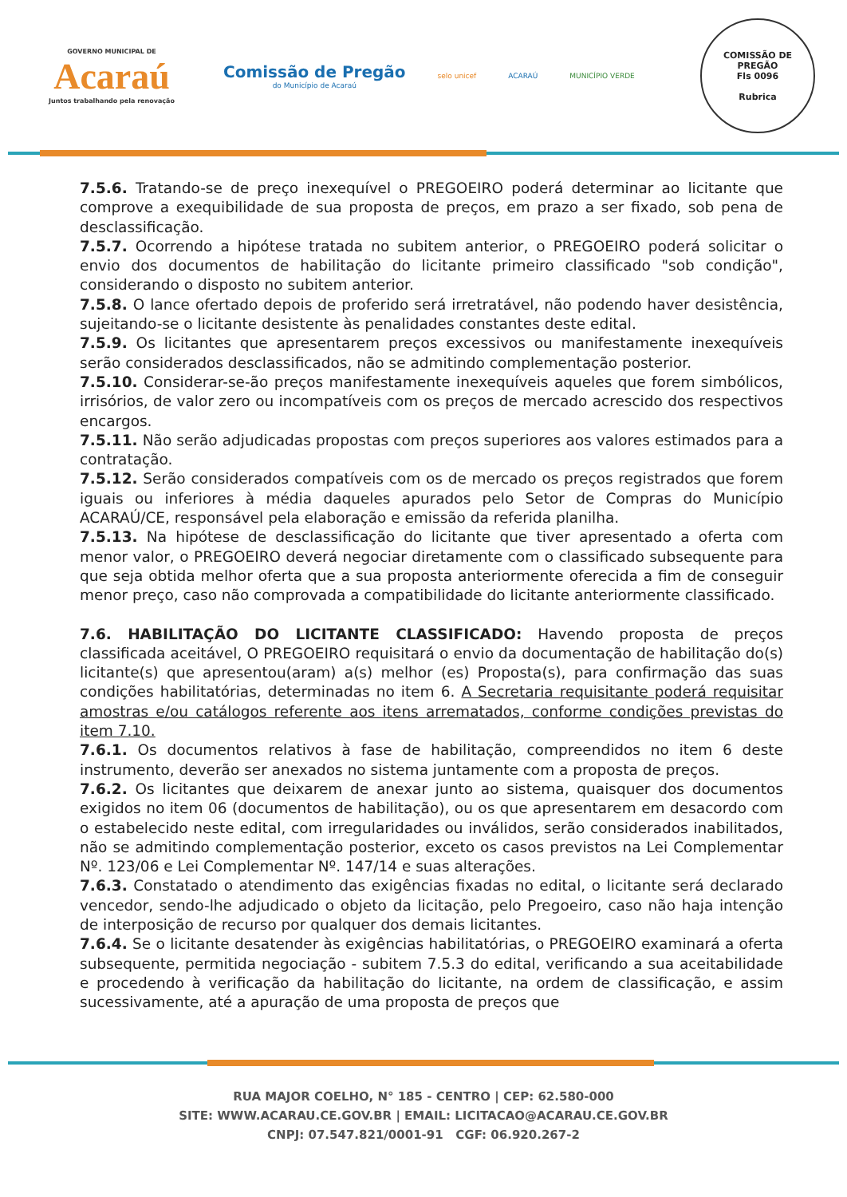GOVERNO MUNICIPAL DE
Acaraú
Juntos trabalhando pela renovação
Comissão de Pregão
do Município de Acaraú
selo unicef ACARAÚ MUNICÍPIO VERDE
COMISSÃO DE PREGÃO
Fls 0096
Rubrica
7.5.6. Tratando-se de preço inexequível o PREGOEIRO poderá determinar ao licitante que comprove a exequibilidade de sua proposta de preços, em prazo a ser fixado, sob pena de desclassificação.
7.5.7. Ocorrendo a hipótese tratada no subitem anterior, o PREGOEIRO poderá solicitar o envio dos documentos de habilitação do licitante primeiro classificado "sob condição", considerando o disposto no subitem anterior.
7.5.8. O lance ofertado depois de proferido será irretratável, não podendo haver desistência, sujeitando-se o licitante desistente às penalidades constantes deste edital.
7.5.9. Os licitantes que apresentarem preços excessivos ou manifestamente inexequíveis serão considerados desclassificados, não se admitindo complementação posterior.
7.5.10. Considerar-se-ão preços manifestamente inexequíveis aqueles que forem simbólicos, irrisórios, de valor zero ou incompatíveis com os preços de mercado acrescido dos respectivos encargos.
7.5.11. Não serão adjudicadas propostas com preços superiores aos valores estimados para a contratação.
7.5.12. Serão considerados compatíveis com os de mercado os preços registrados que forem iguais ou inferiores à média daqueles apurados pelo Setor de Compras do Município ACARAÚ/CE, responsável pela elaboração e emissão da referida planilha.
7.5.13. Na hipótese de desclassificação do licitante que tiver apresentado a oferta com menor valor, o PREGOEIRO deverá negociar diretamente com o classificado subsequente para que seja obtida melhor oferta que a sua proposta anteriormente oferecida a fim de conseguir menor preço, caso não comprovada a compatibilidade do licitante anteriormente classificado.
7.6. HABILITAÇÃO DO LICITANTE CLASSIFICADO: Havendo proposta de preços classificada aceitável, O PREGOEIRO requisitará o envio da documentação de habilitação do(s) licitante(s) que apresentou(aram) a(s) melhor (es) Proposta(s), para confirmação das suas condições habilitatórias, determinadas no item 6. A Secretaria requisitante poderá requisitar amostras e/ou catálogos referente aos itens arrematados, conforme condições previstas do item 7.10.
7.6.1. Os documentos relativos à fase de habilitação, compreendidos no item 6 deste instrumento, deverão ser anexados no sistema juntamente com a proposta de preços.
7.6.2. Os licitantes que deixarem de anexar junto ao sistema, quaisquer dos documentos exigidos no item 06 (documentos de habilitação), ou os que apresentarem em desacordo com o estabelecido neste edital, com irregularidades ou inválidos, serão considerados inabilitados, não se admitindo complementação posterior, exceto os casos previstos na Lei Complementar Nº. 123/06 e Lei Complementar Nº. 147/14 e suas alterações.
7.6.3. Constatado o atendimento das exigências fixadas no edital, o licitante será declarado vencedor, sendo-lhe adjudicado o objeto da licitação, pelo Pregoeiro, caso não haja intenção de interposição de recurso por qualquer dos demais licitantes.
7.6.4. Se o licitante desatender às exigências habilitatórias, o PREGOEIRO examinará a oferta subsequente, permitida negociação - subitem 7.5.3 do edital, verificando a sua aceitabilidade e procedendo à verificação da habilitação do licitante, na ordem de classificação, e assim sucessivamente, até a apuração de uma proposta de preços que
RUA MAJOR COELHO, N° 185 - CENTRO | CEP: 62.580-000
SITE: WWW.ACARAU.CE.GOV.BR | EMAIL: LICITACAO@ACARAU.CE.GOV.BR
CNPJ: 07.547.821/0001-91 CGF: 06.920.267-2